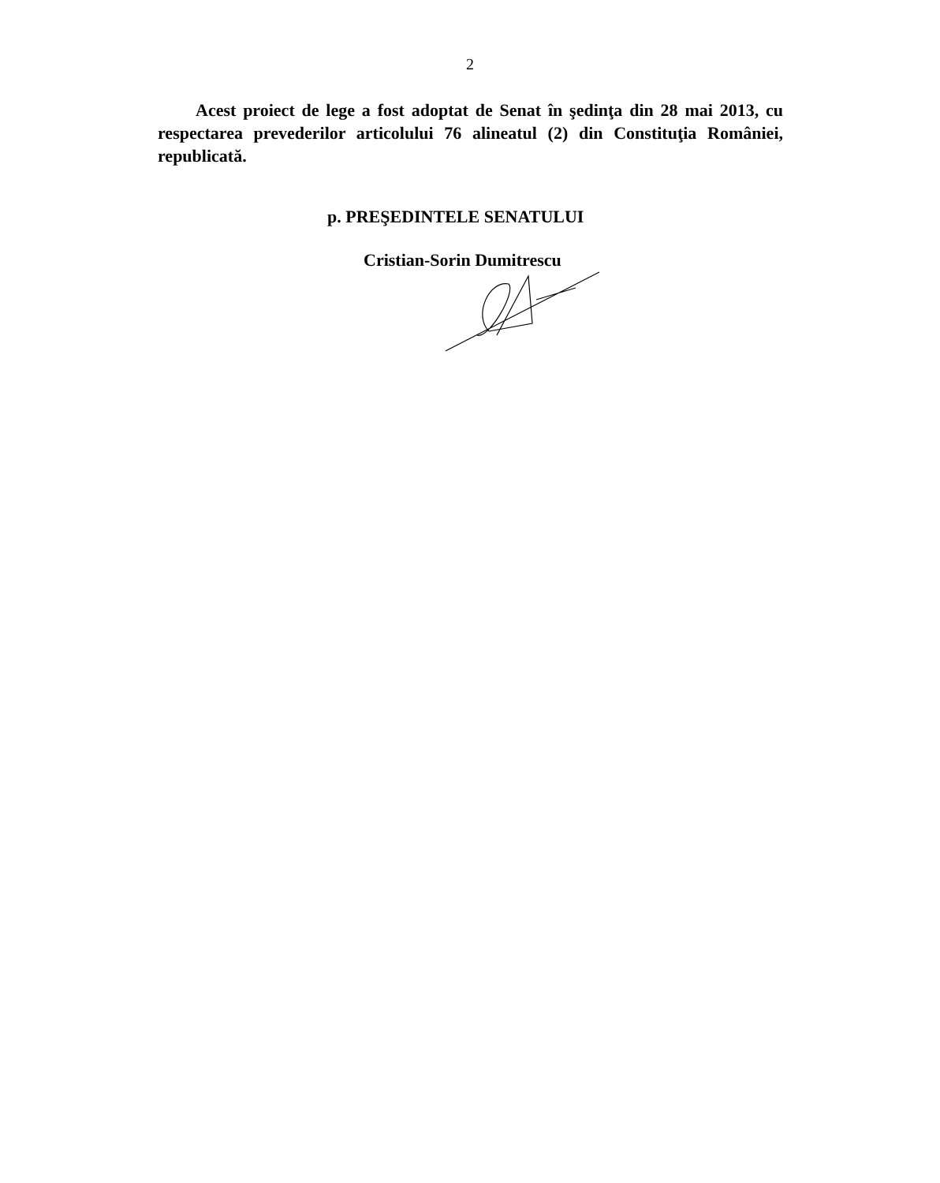2
Acest proiect de lege a fost adoptat de Senat în şedinţa din 28 mai 2013, cu respectarea prevederilor articolului 76 alineatul (2) din Constituţia României, republicată.
p. PREŞEDINTELE SENATULUI
Cristian-Sorin Dumitrescu